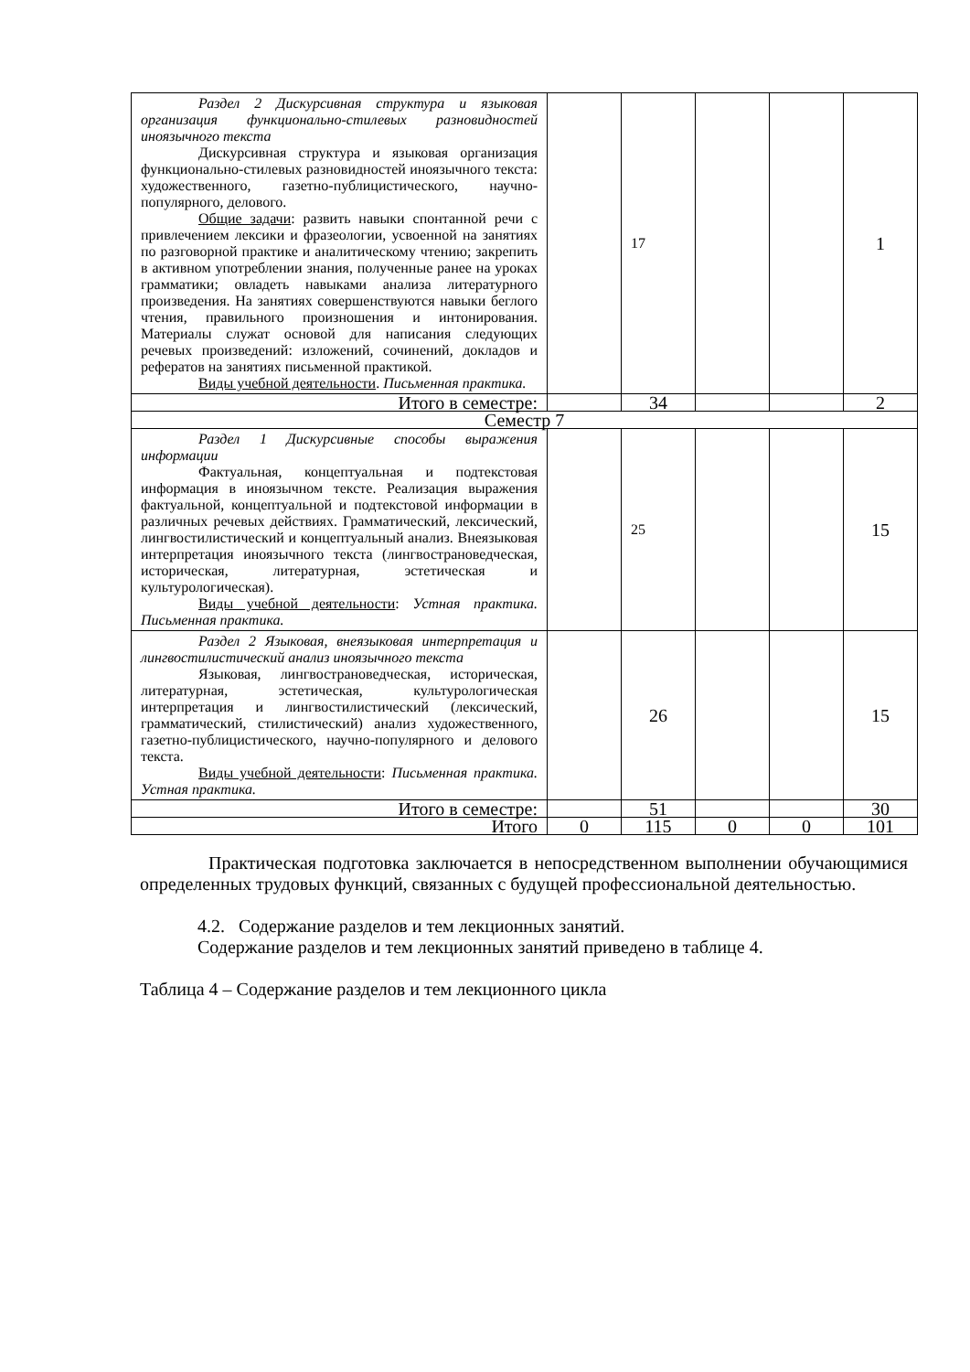| Раздел 2 Дискурсивная структура и языковая организация функционально-стилевых разновидностей иноязычного текста Дискурсивная структура и языковая организация функционально-стилевых разновидностей иноязычного текста: художественного, газетно-публицистического, научно-популярного, делового. Общие задачи : развить навыки спонтанной речи с привлечением лексики и фразеологии, усвоенной на занятиях по разговорной практике и аналитическому чтению; закрепить в активном употреблении знания, полученные ранее на уроках грамматики; овладеть навыками анализа литературного произведения. На занятиях совершенствуются навыки беглого чтения, правильного произношения и интонирования. Материалы служат основой для написания следующих речевых произведений: изложений, сочинений, докладов и рефератов на занятиях письменной практикой. Виды учебной деятельности . Письменная практика. | | 17 | | | 1 |
| Итого в семестре: | | 34 | | | 2 |
| Семестр 7 | | | | | |
| Раздел 1 Дискурсивные способы выражения информации Фактуальная, концептуальная и подтекстовая информация в иноязычном тексте. Реализация выражения фактуальной, концептуальной и подтекстовой информации в различных речевых действиях. Грамматический, лексический, лингвостилистический и концептуальный анализ. Внеязыковая интерпретация иноязычного текста (лингвострановедческая, историческая, литературная, эстетическая и культурологическая). Виды учебной деятельности : Устная практика. Письменная практика. | | 25 | | | 15 |
| Раздел 2 Языковая, внеязыковая интерпретация и лингвостилистический анализ иноязычного текста Языковая, лингвострановедческая, историческая, литературная, эстетическая, культурологическая интерпретация и лингвостилистический (лексический, грамматический, стилистический) анализ художественного, газетно-публицистического, научно-популярного и делового текста. Виды учебной деятельности : Письменная практика. Устная практика. | | 26 | | | 15 |
| Итого в семестре: | | 51 | | | 30 |
| Итого | 0 | 115 | 0 | 0 | 101 |
Практическая подготовка заключается в непосредственном выполнении обучающимися определенных трудовых функций, связанных с будущей профессиональной деятельностью.
4.2. Содержание разделов и тем лекционных занятий.
Содержание разделов и тем лекционных занятий приведено в таблице 4.
Таблица 4 – Содержание разделов и тем лекционного цикла